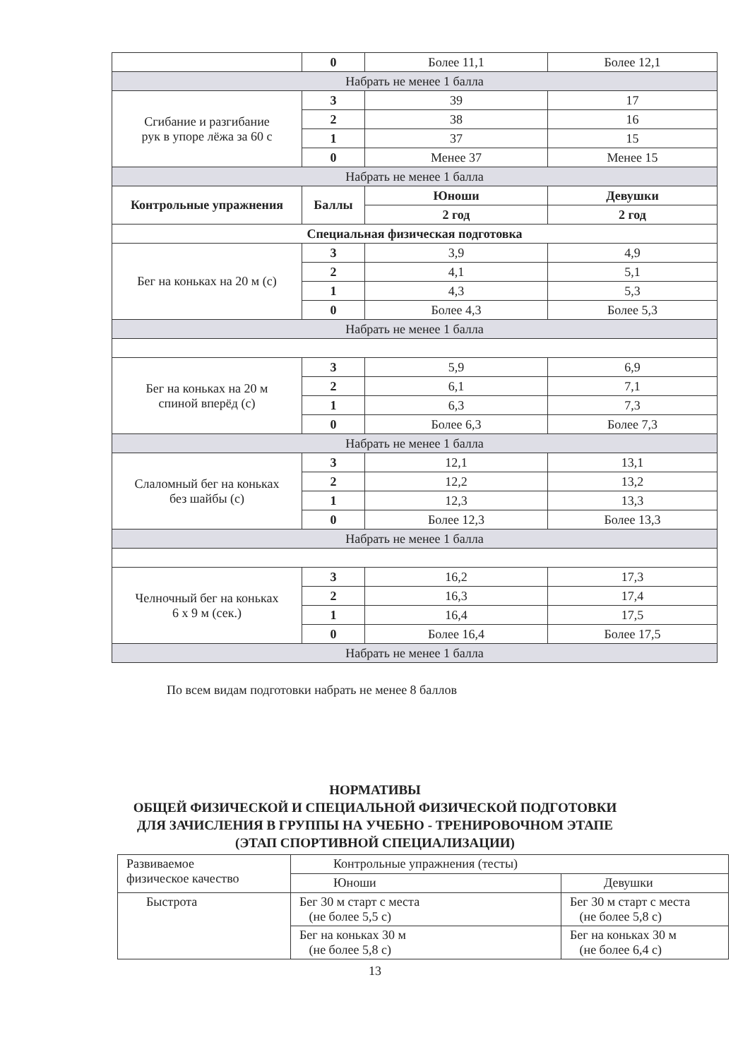| | 0 | Более 11,1 | Более 12,1 |
| Набрать не менее 1 балла | | | |
| Сгибание и разгибание рук в упоре лёжа за 60 с | 3 | 39 | 17 |
| | 2 | 38 | 16 |
| | 1 | 37 | 15 |
| | 0 | Менее 37 | Менее 15 |
| Набрать не менее 1 балла | | | |
| Контрольные упражнения | Баллы | Юноши | Девушки |
| | | 2 год | 2 год |
| Специальная физическая подготовка | | | |
| Бег на коньках на 20 м (с) | 3 | 3,9 | 4,9 |
| | 2 | 4,1 | 5,1 |
| | 1 | 4,3 | 5,3 |
| | 0 | Более 4,3 | Более 5,3 |
| Набрать не менее 1 балла | | | |
| Бег на коньках на 20 м спиной вперёд (с) | 3 | 5,9 | 6,9 |
| | 2 | 6,1 | 7,1 |
| | 1 | 6,3 | 7,3 |
| | 0 | Более 6,3 | Более 7,3 |
| Набрать не менее 1 балла | | | |
| Слаломный бег на коньках без шайбы (с) | 3 | 12,1 | 13,1 |
| | 2 | 12,2 | 13,2 |
| | 1 | 12,3 | 13,3 |
| | 0 | Более 12,3 | Более 13,3 |
| Набрать не менее 1 балла | | | |
| Челночный бег на коньках 6 х 9 м (сек.) | 3 | 16,2 | 17,3 |
| | 2 | 16,3 | 17,4 |
| | 1 | 16,4 | 17,5 |
| | 0 | Более 16,4 | Более 17,5 |
| Набрать не менее 1 балла | | | |
По всем видам подготовки набрать не менее 8 баллов
НОРМАТИВЫ
ОБЩЕЙ ФИЗИЧЕСКОЙ И СПЕЦИАЛЬНОЙ ФИЗИЧЕСКОЙ ПОДГОТОВКИ
ДЛЯ ЗАЧИСЛЕНИЯ В ГРУППЫ НА УЧЕБНО - ТРЕНИРОВОЧНОМ ЭТАПЕ
(ЭТАП СПОРТИВНОЙ СПЕЦИАЛИЗАЦИИ)
| Развиваемое физическое качество | Контрольные упражнения (тесты) | |
| | Юноши | Девушки |
| Быстрота | Бег 30 м старт с места (не более 5,5 с) | Бег 30 м старт с места (не более 5,8 с) |
| | Бег на коньках 30 м (не более 5,8 с) | Бег на коньках 30 м (не более 6,4 с) |
13